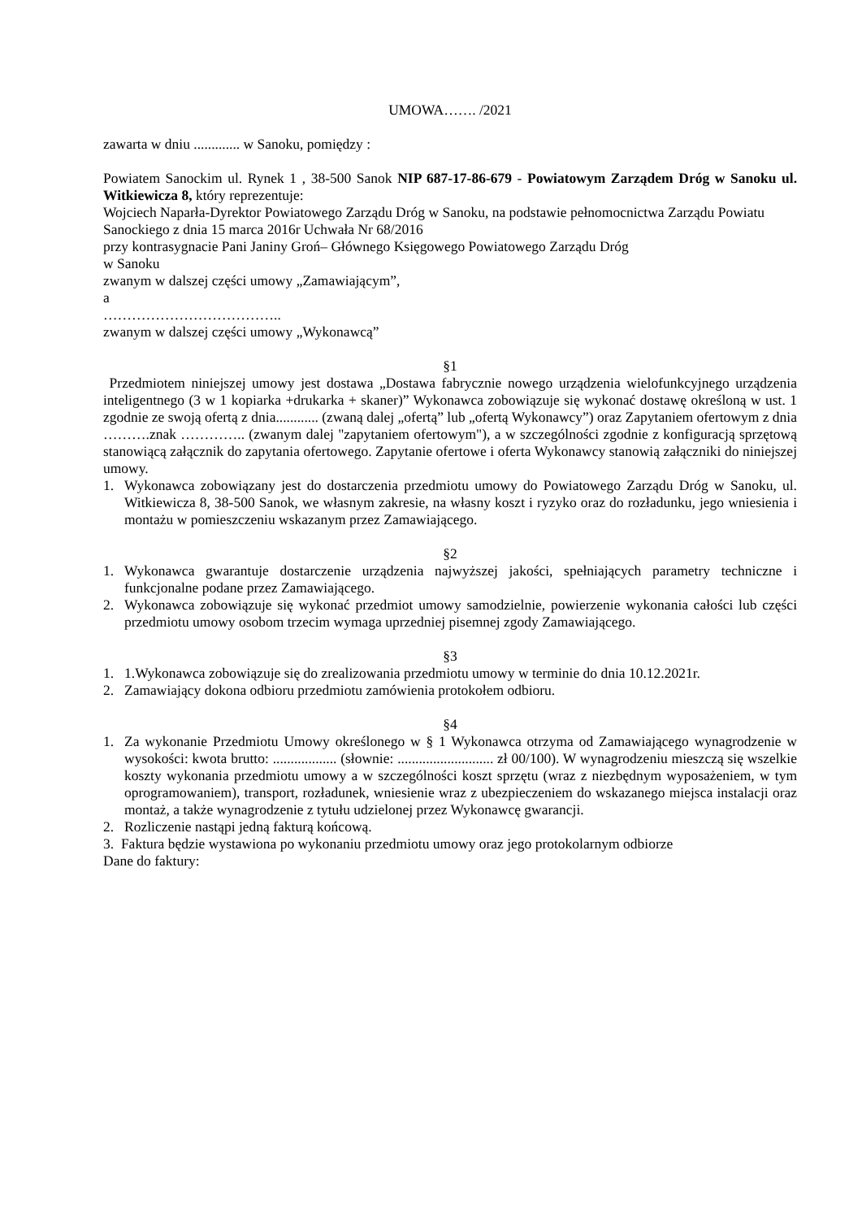UMOWA……. /2021
zawarta w dniu ............. w Sanoku, pomiędzy :
Powiatem Sanockim ul. Rynek 1 , 38-500 Sanok NIP 687-17-86-679 - Powiatowym Zarządem Dróg w Sanoku ul. Witkiewicza 8, który reprezentuje:
Wojciech Naparła-Dyrektor Powiatowego Zarządu Dróg w Sanoku, na podstawie pełnomocnictwa Zarządu Powiatu Sanockiego z dnia 15 marca 2016r Uchwała Nr 68/2016
przy kontrasygnacie Pani Janiny Groń– Głównego Księgowego Powiatowego Zarządu Dróg
w Sanoku
zwanym w dalszej części umowy „Zamawiającym”,
a
………………………………..
zwanym w dalszej części umowy „Wykonawcą”
§1
Przedmiotem niniejszej umowy jest dostawa „Dostawa fabrycznie nowego urządzenia wielofunkcyjnego urządzenia inteligentnego (3 w 1 kopiarka +drukarka + skaner)” Wykonawca zobowiązuje się wykonać dostawę określoną w ust. 1 zgodnie ze swoją ofertą z dnia............ (zwaną dalej „ofertą” lub „ofertą Wykonawcy”) oraz Zapytaniem ofertowym z dnia ……….znak ………….. (zwanym dalej "zapytaniem ofertowym"), a w szczególności zgodnie z konfiguracją sprzętową stanowiącą załącznik do zapytania ofertowego. Zapytanie ofertowe i oferta Wykonawcy stanowią załączniki do niniejszej umowy.
1. Wykonawca zobowiązany jest do dostarczenia przedmiotu umowy do Powiatowego Zarządu Dróg w Sanoku, ul. Witkiewicza 8, 38-500 Sanok, we własnym zakresie, na własny koszt i ryzyko oraz do rozładunku, jego wniesienia i montażu w pomieszczeniu wskazanym przez Zamawiającego.
§2
1. Wykonawca gwarantuje dostarczenie urządzenia najwyższej jakości, spełniających parametry techniczne i funkcjonalne podane przez Zamawiającego.
2. Wykonawca zobowiązuje się wykonać przedmiot umowy samodzielnie, powierzenie wykonania całości lub części przedmiotu umowy osobom trzecim wymaga uprzedniej pisemnej zgody Zamawiającego.
§3
1. 1.Wykonawca zobowiązuje się do zrealizowania przedmiotu umowy w terminie do dnia 10.12.2021r.
2. Zamawiający dokona odbioru przedmiotu zamówienia protokołem odbioru.
§4
1. Za wykonanie Przedmiotu Umowy określonego w § 1 Wykonawca otrzyma od Zamawiającego wynagrodzenie w wysokości: kwota brutto: .................. (słownie: ........................... zł 00/100). W wynagrodzeniu mieszczą się wszelkie koszty wykonania przedmiotu umowy a w szczególności koszt sprzętu (wraz z niezbędnym wyposażeniem, w tym oprogramowaniem), transport, rozładunek, wniesienie wraz z ubezpieczeniem do wskazanego miejsca instalacji oraz montaż, a także wynagrodzenie z tytułu udzielonej przez Wykonawcę gwarancji.
2. Rozliczenie nastąpi jedną fakturą końcową.
3. Faktura będzie wystawiona po wykonaniu przedmiotu umowy oraz jego protokolarnym odbiorze
Dane do faktury: